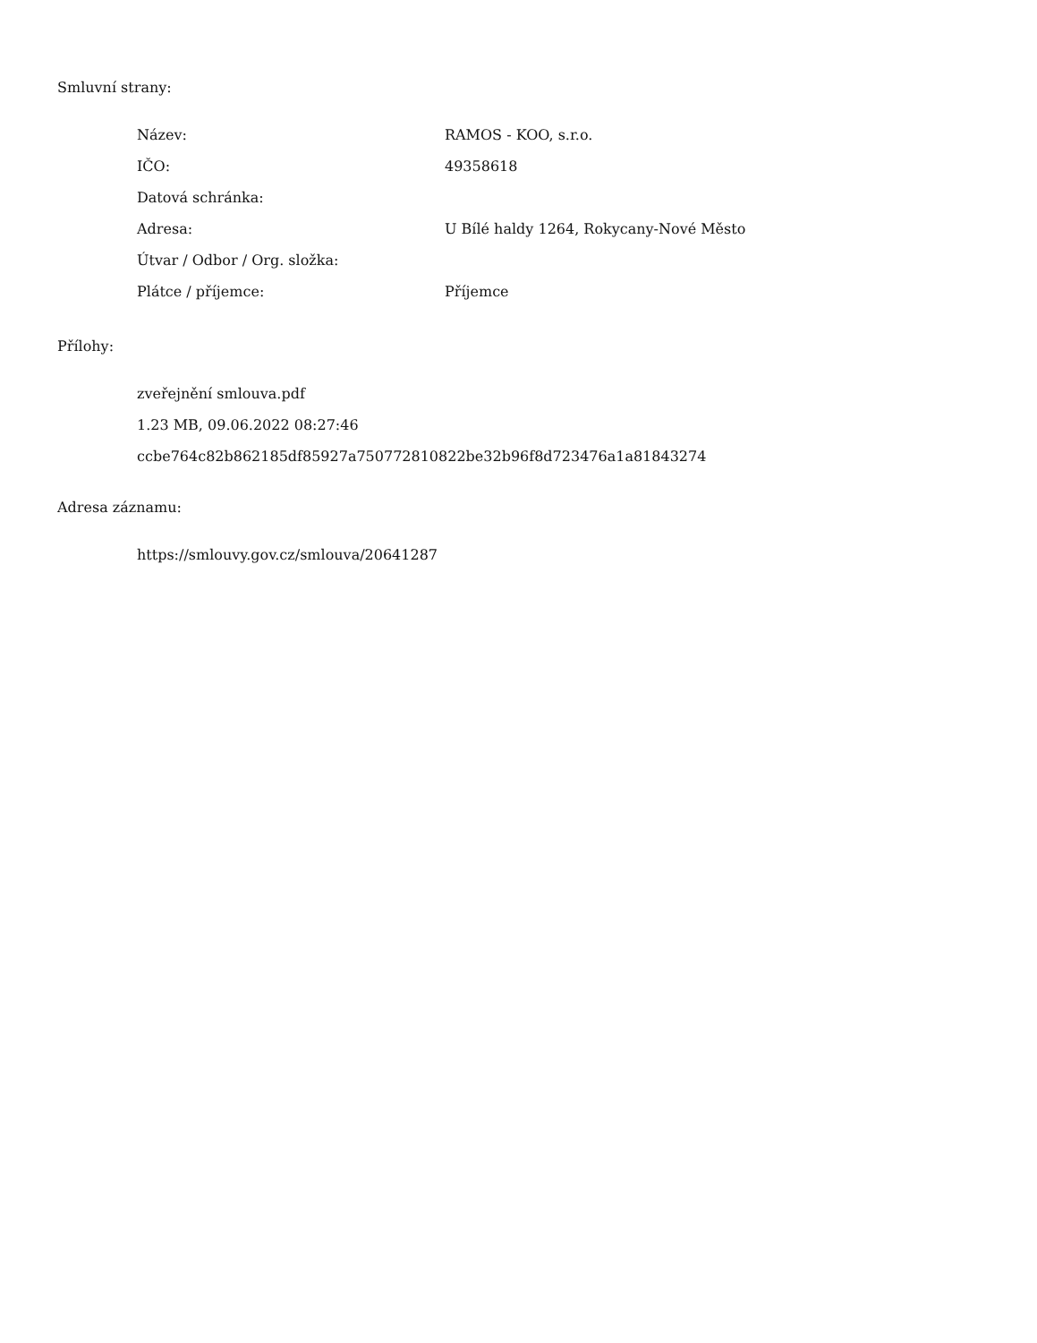Smluvní strany:
| Název: | RAMOS - KOO, s.r.o. |
| IČO: | 49358618 |
| Datová schránka: | |
| Adresa: | U Bílé haldy 1264, Rokycany-Nové Město |
| Útvar / Odbor / Org. složka: | |
| Plátce / příjemce: | Příjemce |
Přílohy:
zveřejnění smlouva.pdf
1.23 MB, 09.06.2022 08:27:46
ccbe764c82b862185df85927a750772810822be32b96f8d723476a1a81843274
Adresa záznamu:
https://smlouvy.gov.cz/smlouva/20641287